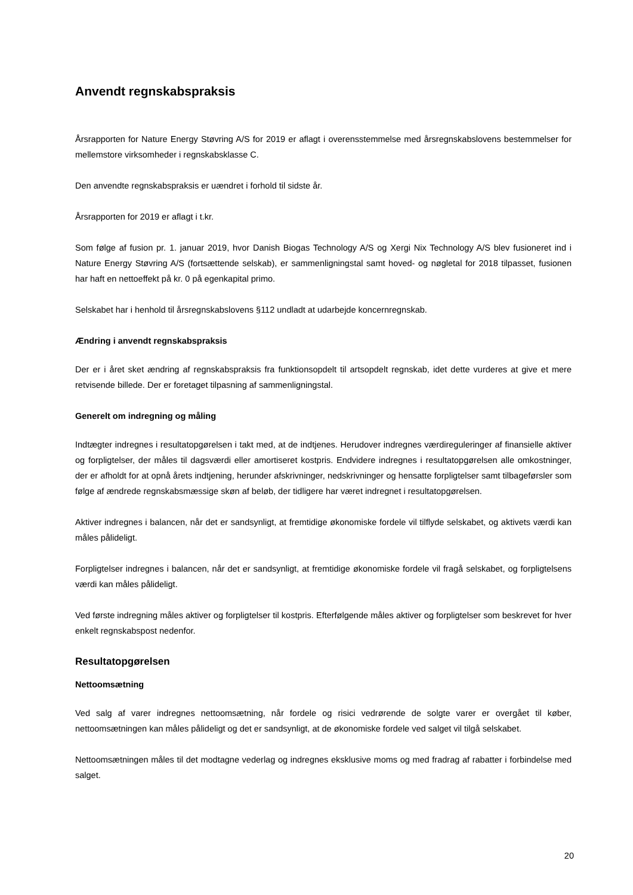Anvendt regnskabspraksis
Årsrapporten for Nature Energy Støvring A/S for 2019 er aflagt i overensstemmelse med årsregnskabslovens bestemmelser for mellemstore virksomheder i regnskabsklasse C.
Den anvendte regnskabspraksis er uændret i forhold til sidste år.
Årsrapporten for 2019 er aflagt i t.kr.
Som følge af fusion pr. 1. januar 2019, hvor Danish Biogas Technology A/S og Xergi Nix Technology A/S blev fusioneret ind i Nature Energy Støvring A/S (fortsættende selskab), er sammenligningstal samt hoved- og nøgletal for 2018 tilpasset, fusionen har haft en nettoeffekt på kr. 0 på egenkapital primo.
Selskabet har i henhold til årsregnskabslovens §112 undladt at udarbejde koncernregnskab.
Ændring i anvendt regnskabspraksis
Der er i året sket ændring af regnskabspraksis fra funktionsopdelt til artsopdelt regnskab, idet dette vurderes at give et mere retvisende billede. Der er foretaget tilpasning af sammenligningstal.
Generelt om indregning og måling
Indtægter indregnes i resultatopgørelsen i takt med, at de indtjenes. Herudover indregnes værdireguleringer af finansielle aktiver og forpligtelser, der måles til dagsværdi eller amortiseret kostpris. Endvidere indregnes i resultatopgørelsen alle omkostninger, der er afholdt for at opnå årets indtjening, herunder afskrivninger, nedskrivninger og hensatte forpligtelser samt tilbageførsler som følge af ændrede regnskabsmæssige skøn af beløb, der tidligere har været indregnet i resultatopgørelsen.
Aktiver indregnes i balancen, når det er sandsynligt, at fremtidige økonomiske fordele vil tilflyde selskabet, og aktivets værdi kan måles pålideligt.
Forpligtelser indregnes i balancen, når det er sandsynligt, at fremtidige økonomiske fordele vil fragå selskabet, og forpligtelsens værdi kan måles pålideligt.
Ved første indregning måles aktiver og forpligtelser til kostpris. Efterfølgende måles aktiver og forpligtelser som beskrevet for hver enkelt regnskabspost nedenfor.
Resultatopgørelsen
Nettoomsætning
Ved salg af varer indregnes nettoomsætning, når fordele og risici vedrørende de solgte varer er overgået til køber, nettoomsætningen kan måles pålideligt og det er sandsynligt, at de økonomiske fordele ved salget vil tilgå selskabet.
Nettoomsætningen måles til det modtagne vederlag og indregnes eksklusive moms og med fradrag af rabatter i forbindelse med salget.
20